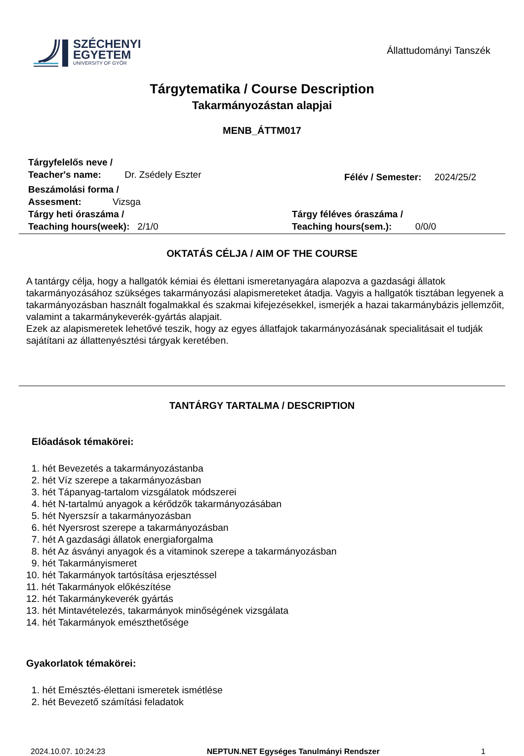SZÉCHENYI
EGYETEM
UNIVERSITY OF GYŐR
Állattudományi Tanszék
Tárgytematika / Course Description
Takarmányozástan alapjai
MENB_ÁTTM017
Tárgyfelelős neve /
Teacher's name: Dr. Zsédely Eszter
Félév / Semester: 2024/25/2
Beszámolási forma /
Assesment: Vizsga
Tárgy heti óraszáma /
Teaching hours(week): 2/1/0
Tárgy féléves óraszáma /
Teaching hours(sem.): 0/0/0
OKTATÁS CÉLJA / AIM OF THE COURSE
A tantárgy célja, hogy a hallgatók kémiai és élettani ismeretanyagára alapozva a gazdasági állatok takarmányozásához szükséges takarmányozási alapismereteket átadja. Vagyis a hallgatók tisztában legyenek a takarmányozásban használt fogalmakkal és szakmai kifejezésekkel, ismerjék a hazai takarmánybázis jellemzőit, valamint a takarmánykeverék-gyártás alapjait.
Ezek az alapismeretek lehetővé teszik, hogy az egyes állatfajok takarmányozásának specialitásait el tudják sajátítani az állattenyésztési tárgyak keretében.
TANTÁRGY TARTALMA / DESCRIPTION
Előadások témakörei:
1. hét Bevezetés a takarmányozástanba
2. hét Víz szerepe a takarmányozásban
3. hét Tápanyag-tartalom vizsgálatok módszerei
4. hét N-tartalmú anyagok a kérődzők takarmányozásában
5. hét Nyerszsír a takarmányozásban
6. hét Nyersrost szerepe a takarmányozásban
7. hét A gazdasági állatok energiaforgalma
8. hét Az ásványi anyagok és a vitaminok szerepe a takarmányozásban
9. hét Takarmányismeret
10. hét Takarmányok tartósítása erjesztéssel
11. hét Takarmányok előkészítése
12. hét Takarmánykeverék gyártás
13. hét Mintavételezés, takarmányok minőségének vizsgálata
14. hét Takarmányok emészthetősége
Gyakorlatok témakörei:
1. hét Emésztés-élettani ismeretek ismétlése
2. hét Bevezető számítási feladatok
2024.10.07. 10:24:23 NEPTUN.NET Egységes Tanulmányi Rendszer 1